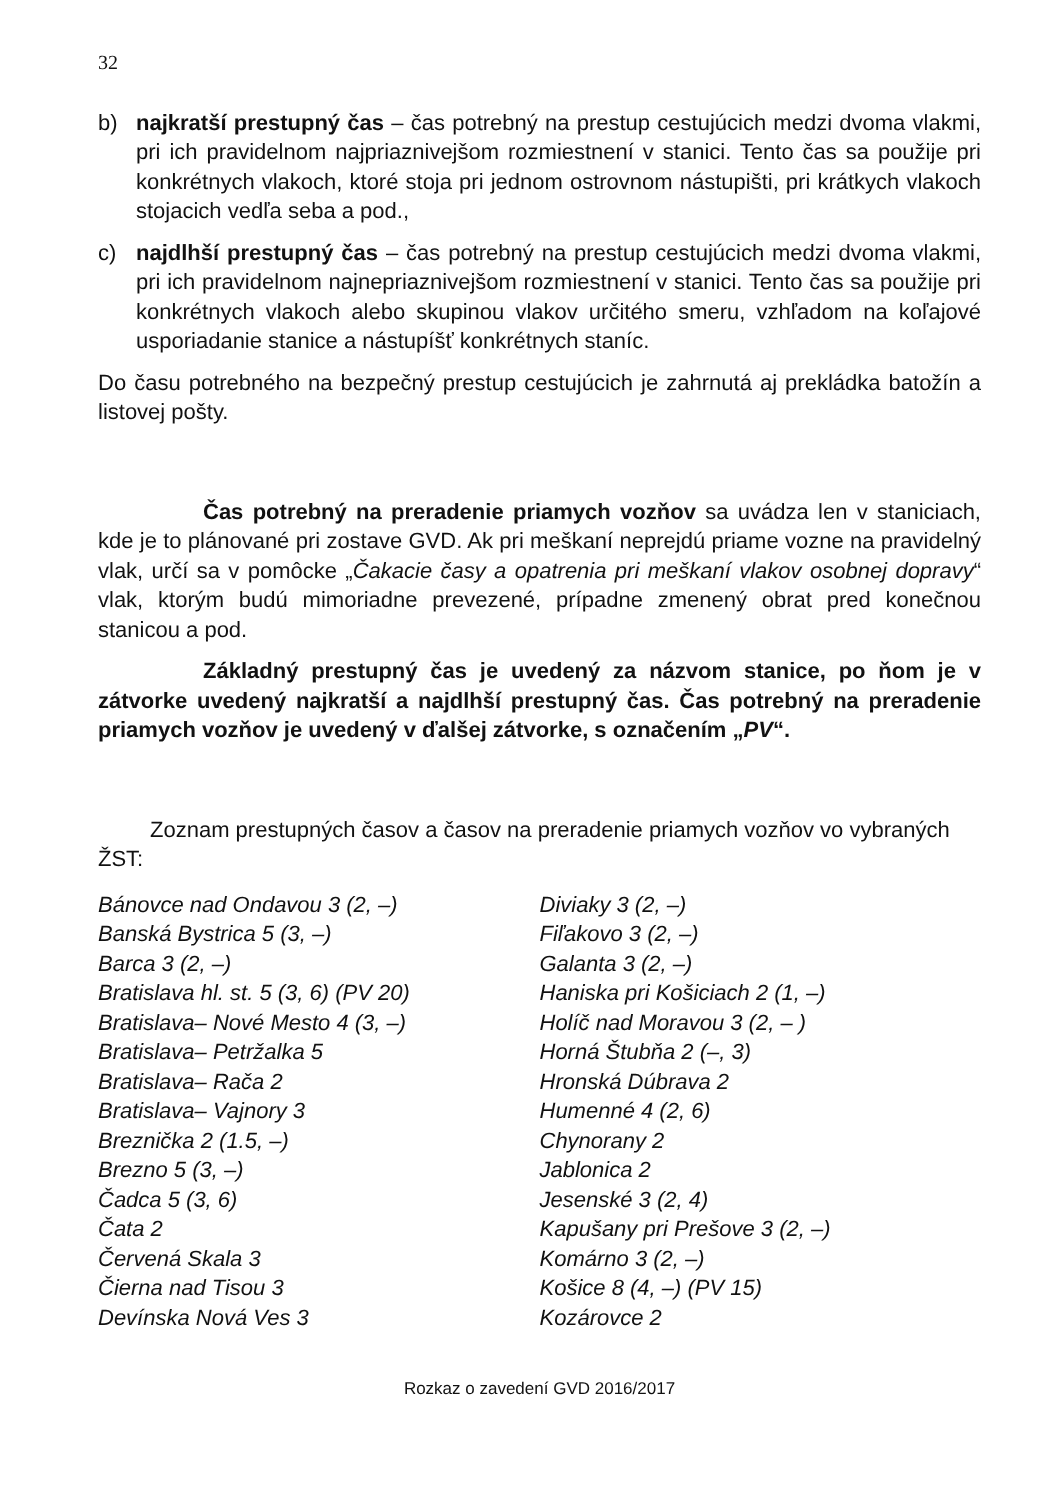32
b) najkratší prestupný čas – čas potrebný na prestup cestujúcich medzi dvoma vlakmi, pri ich pravidelnom najpriaznivejšom rozmiestnení v stanici. Tento čas sa použije pri konkrétnych vlakoch, ktoré stoja pri jednom ostrovnom nástupišti, pri krátkych vlakoch stojacich vedľa seba a pod.,
c) najdlhší prestupný čas – čas potrebný na prestup cestujúcich medzi dvoma vlakmi, pri ich pravidelnom najnepriaznivejšom rozmiestnení v stanici. Tento čas sa použije pri konkrétnych vlakoch alebo skupinou vlakov určitého smeru, vzhľadom na koľajové usporiadanie stanice a nástupíšť konkrétnych staníc.
Do času potrebného na bezpečný prestup cestujúcich je zahrnutá aj prekládka batožín a listovej pošty.
Čas potrebný na preradenie priamych vozňov sa uvádza len v staniciach, kde je to plánované pri zostave GVD. Ak pri meškaní neprejdú priame vozne na pravidelný vlak, určí sa v pomôcke „Čakacie časy a opatrenia pri meškaní vlakov osobnej dopravy“ vlak, ktorým budú mimoriadne prevezené, prípadne zmenený obrat pred konečnou stanicou a pod.
Základný prestupný čas je uvedený za názvom stanice, po ňom je v zátvorke uvedený najkratší a najdlhší prestupný čas. Čas potrebný na preradenie priamych vozňov je uvedený v ďalšej zátvorke, s označením „PV“.
Zoznam prestupných časov a časov na preradenie priamych vozňov vo vybraných ŽST:
Bánovce nad Ondavou 3 (2, –)
Banská Bystrica 5 (3, –)
Barca 3 (2, –)
Bratislava hl. st. 5 (3, 6) (PV 20)
Bratislava– Nové Mesto 4 (3, –)
Bratislava– Petržalka 5
Bratislava– Rača 2
Bratislava– Vajnory 3
Breznička 2 (1.5, –)
Brezno 5 (3, –)
Čadca 5 (3, 6)
Čata 2
Červená Skala 3
Čierna nad Tisou 3
Devínska Nová Ves 3
Diviaky 3 (2, –)
Fiľakovo 3 (2, –)
Galanta 3 (2, –)
Haniska pri Košiciach 2 (1, –)
Holíč nad Moravou 3 (2, – )
Horná Štubňa 2 (–, 3)
Hronská Dúbrava 2
Humenné 4 (2, 6)
Chynorany 2
Jablonica 2
Jesenské 3 (2, 4)
Kapušany pri Prešove 3 (2, –)
Komárno 3 (2, –)
Košice 8 (4, –) (PV 15)
Kozárovce 2
Rozkaz o zavedení GVD 2016/2017